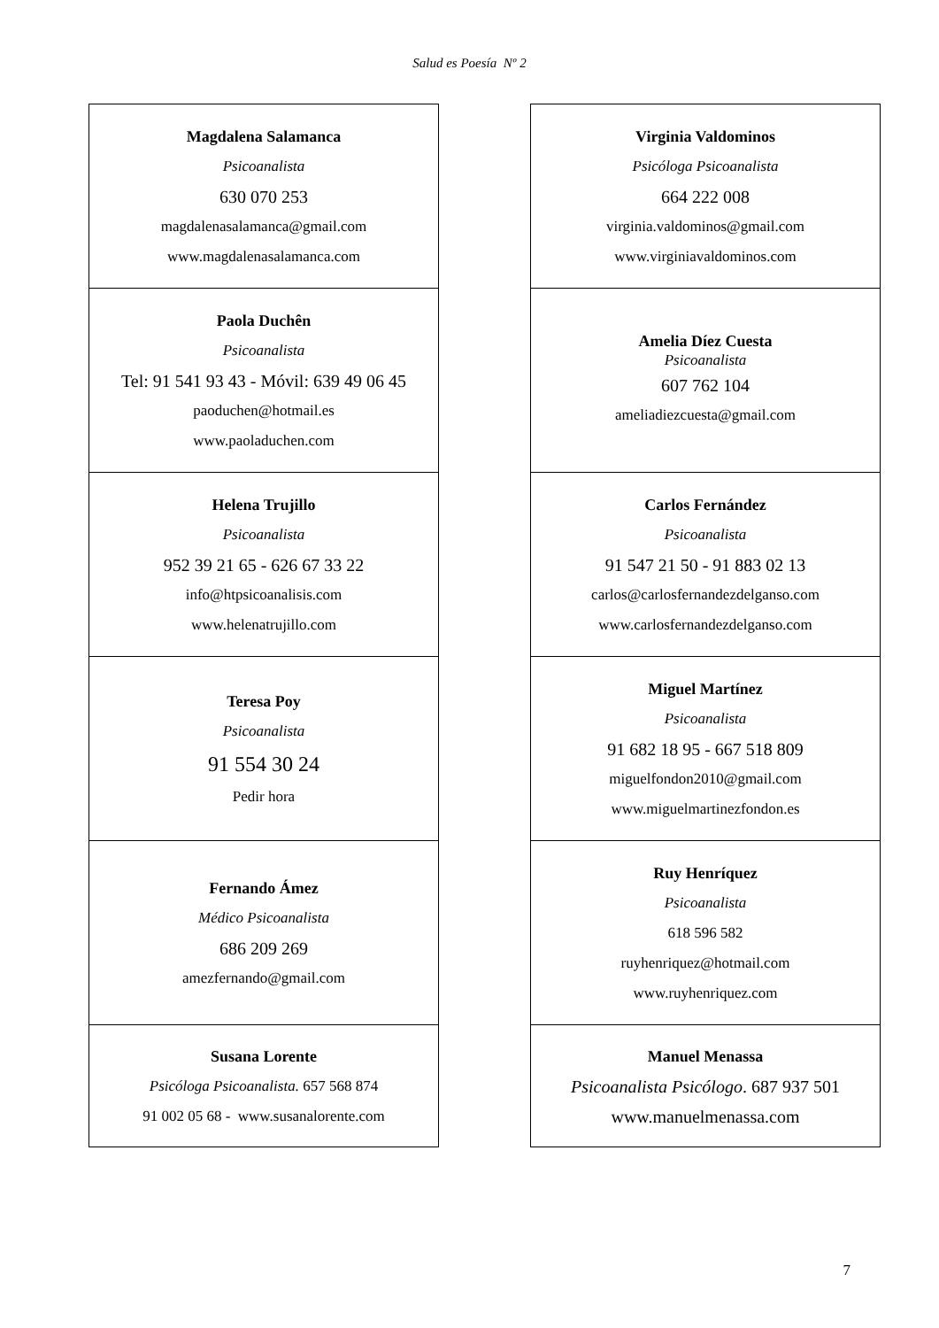Salud es Poesía Nº 2
Magdalena Salamanca
Psicoanalista
630 070 253
magdalenasalamanca@gmail.com
www.magdalenasalamanca.com
Paola Duchên
Psicoanalista
Tel: 91 541 93 43 - Móvil: 639 49 06 45
paoduchen@hotmail.es
www.paoladuchen.com
Helena Trujillo
Psicoanalista
952 39 21 65 - 626 67 33 22
info@htpsicoanalisis.com
www.helenatrujillo.com
Teresa Poy
Psicoanalista
91 554 30 24
Pedir hora
Fernando Ámez
Médico Psicoanalista
686 209 269
amezfernando@gmail.com
Susana Lorente
Psicóloga Psicoanalista. 657 568 874
91 002 05 68 - www.susanalorente.com
Virginia Valdominos
Psicóloga Psicoanalista
664 222 008
virginia.valdominos@gmail.com
www.virginiavaldominos.com
Amelia Díez Cuesta
Psicoanalista
607 762 104
ameliadiezcuesta@gmail.com
Carlos Fernández
Psicoanalista
91 547 21 50 - 91 883 02 13
carlos@carlosfernandezdelganso.com
www.carlosfernandezdelganso.com
Miguel Martínez
Psicoanalista
91 682 18 95 - 667 518 809
miguelfondon2010@gmail.com
www.miguelmartinezfondon.es
Ruy Henríquez
Psicoanalista
618 596 582
ruyhenriquez@hotmail.com
www.ruyhenriquez.com
Manuel Menassa
Psicoanalista Psicólogo. 687 937 501
www.manuelmenassa.com
7